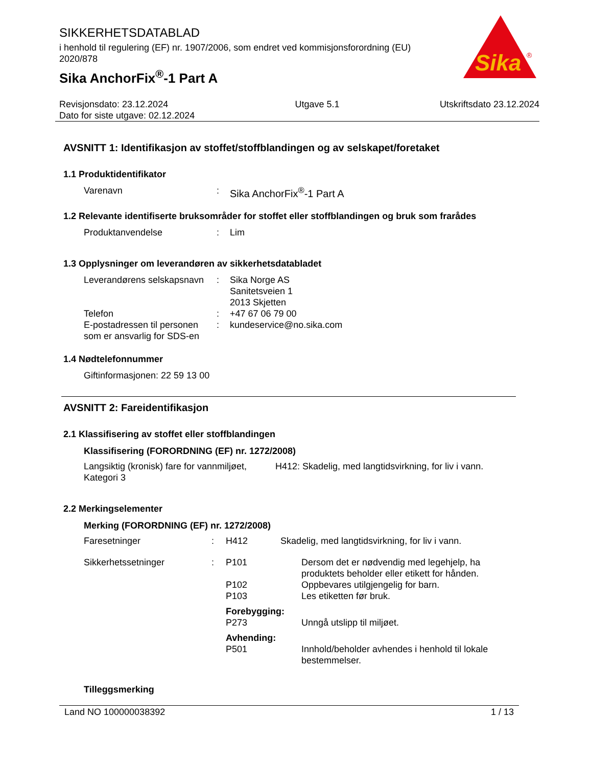Sika
®
SIKKERHETSDATABLAD
i henhold til regulering (EF) nr. 1907/2006, som endret ved kommisjonsforordning (EU) 2020/878
Sika AnchorFix<sup>®</sup>-1 Part A
Revisjonsdato: 23.12.2024
Dato for siste utgave: 02.12.2024
Utgave 5.1 Utskriftsdato 23.12.2024
AVSNITT 1: Identifikasjon av stoffet/stoffblandingen og av selskapet/foretaket
1.1 Produktidentifikator
| Varenavn | : | Sika AnchorFix<sup>®</sup>-1 Part A |
1.2 Relevante identifiserte bruksområder for stoffet eller stoffblandingen og bruk som frarådes
| Produktanvendelse | : | Lim |
1.3 Opplysninger om leverandøren av sikkerhetsdatabladet
| Leverandørens selskapsnavn | : | Sika Norge AS Sanitetsveien 1 2013 Skjetten |
| Telefon | : | +47 67 06 79 00 |
| E-postadressen til personen som er ansvarlig for SDS-en | : | kundeservice@no.sika.com |
1.4 Nødtelefonnummer
| Giftinformasjonen: 22 59 13 00 |
AVSNITT 2: Fareidentifikasjon
2.1 Klassifisering av stoffet eller stoffblandingen
Klassifisering (FORORDNING (EF) nr. 1272/2008)
| Langsiktig (kronisk) fare for vannmiljøet, Kategori 3 | H412: Skadelig, med langtidsvirkning, for liv i vann. |
2.2 Merkingselementer
Merking (FORORDNING (EF) nr. 1272/2008)
| Faresetninger | : | H412 | Skadelig, med langtidsvirkning, for liv i vann. | |
| Sikkerhetssetninger | : | P101 | | Dersom det er nødvendig med legehjelp, ha produktets beholder eller etikett for hånden. |
| | | P102 | | Oppbevares utilgjengelig for barn. |
| | | P103 | | Les etiketten før bruk. |
| | | Forebygging: | | |
| | | P273 | | Unngå utslipp til miljøet. |
| | | Avhending: | | |
| | | P501 | | Innhold/beholder avhendes i henhold til lokale bestemmelser. |
Tilleggsmerking
Land NO 100000038392 1 / 13